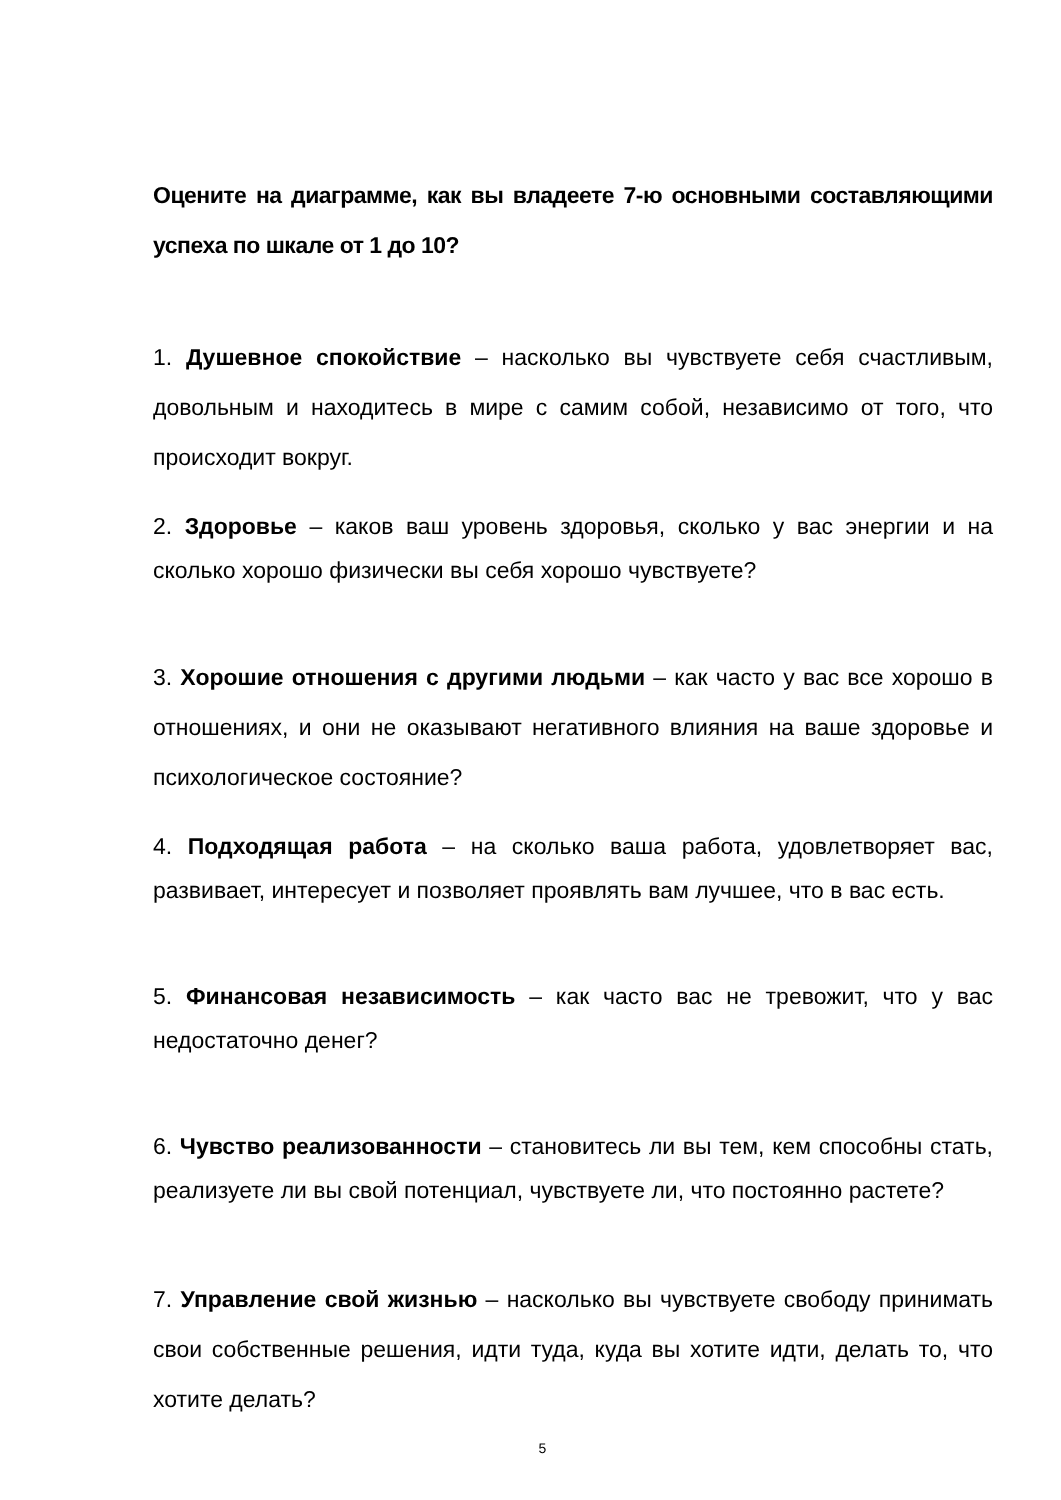Оцените на диаграмме, как вы владеете 7-ю основными составляющими успеха по шкале от 1 до 10?
1. Душевное спокойствие – насколько вы чувствуете себя счастливым, довольным и находитесь в мире с самим собой, независимо от того, что происходит вокруг.
2. Здоровье – каков ваш уровень здоровья, сколько у вас энергии и на сколько хорошо физически вы себя хорошо чувствуете?
3. Хорошие отношения с другими людьми – как часто у вас все хорошо в отношениях, и они не оказывают негативного влияния на ваше здоровье и психологическое состояние?
4. Подходящая работа – на сколько ваша работа, удовлетворяет вас, развивает, интересует и позволяет проявлять вам лучшее, что в вас есть.
5. Финансовая независимость – как часто вас не тревожит, что у вас недостаточно денег?
6. Чувство реализованности – становитесь ли вы тем, кем способны стать, реализуете ли вы свой потенциал, чувствуете ли, что постоянно растете?
7. Управление свой жизнью – насколько вы чувствуете свободу принимать свои собственные решения, идти туда, куда вы хотите идти, делать то, что хотите делать?
5